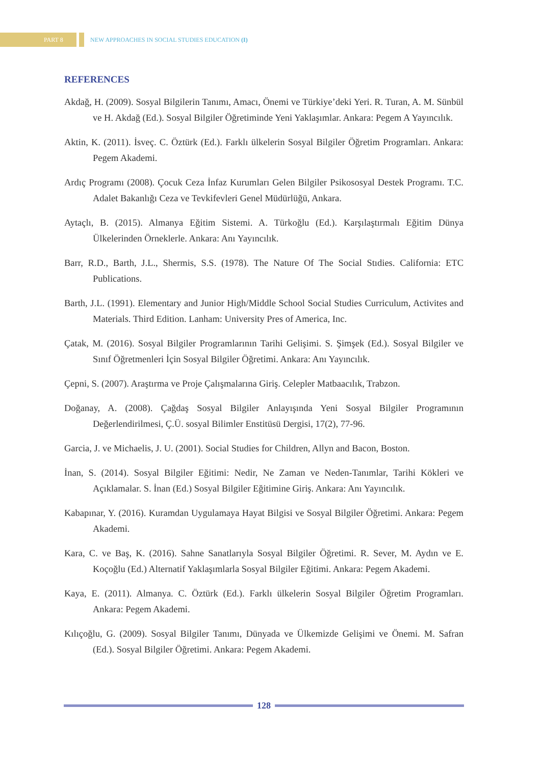PART 8
NEW APPROACHES IN SOCIAL STUDIES EDUCATION (I)
REFERENCES
Akdağ, H. (2009). Sosyal Bilgilerin Tanımı, Amacı, Önemi ve Türkiye’deki Yeri. R. Turan, A. M. Sünbül ve H. Akdağ (Ed.). Sosyal Bilgiler Öğretiminde Yeni Yaklaşımlar. Ankara: Pegem A Yayıncılık.
Aktin, K. (2011). İsveç. C. Öztürk (Ed.). Farklı ülkelerin Sosyal Bilgiler Öğretim Programları. Ankara: Pegem Akademi.
Ardıç Programı (2008). Çocuk Ceza İnfaz Kurumları Gelen Bilgiler Psikososyal Destek Programı. T.C. Adalet Bakanlığı Ceza ve Tevkifevleri Genel Müdürlüğü, Ankara.
Aytaçlı, B. (2015). Almanya Eğitim Sistemi. A. Türkoğlu (Ed.). Karşılaştırmalı Eğitim Dünya Ülkelerinden Örneklerle. Ankara: Anı Yayıncılık.
Barr, R.D., Barth, J.L., Shermis, S.S. (1978). The Nature Of The Social Stıdies. California: ETC Publications.
Barth, J.L. (1991). Elementary and Junior High/Middle School Social Studies Curriculum, Activites and Materials. Third Edition. Lanham: University Pres of America, Inc.
Çatak, M. (2016). Sosyal Bilgiler Programlarının Tarihi Gelişimi. S. Şimşek (Ed.). Sosyal Bilgiler ve Sınıf Öğretmenleri İçin Sosyal Bilgiler Öğretimi. Ankara: Anı Yayıncılık.
Çepni, S. (2007). Araştırma ve Proje Çalışmalarına Giriş. Celepler Matbaacılık, Trabzon.
Doğanay, A. (2008). Çağdaş Sosyal Bilgiler Anlayışında Yeni Sosyal Bilgiler Programının Değerlendirilmesi, Ç.Ü. sosyal Bilimler Enstitüsü Dergisi, 17(2), 77-96.
Garcia, J. ve Michaelis, J. U. (2001). Social Studies for Children, Allyn and Bacon, Boston.
İnan, S. (2014). Sosyal Bilgiler Eğitimi: Nedir, Ne Zaman ve Neden-Tanımlar, Tarihi Kökleri ve Açıklamalar. S. İnan (Ed.) Sosyal Bilgiler Eğitimine Giriş. Ankara: Anı Yayıncılık.
Kabapınar, Y. (2016). Kuramdan Uygulamaya Hayat Bilgisi ve Sosyal Bilgiler Öğretimi. Ankara: Pegem Akademi.
Kara, C. ve Baş, K. (2016). Sahne Sanatlarıyla Sosyal Bilgiler Öğretimi. R. Sever, M. Aydın ve E. Koçoğlu (Ed.) Alternatif Yaklaşımlarla Sosyal Bilgiler Eğitimi. Ankara: Pegem Akademi.
Kaya, E. (2011). Almanya. C. Öztürk (Ed.). Farklı ülkelerin Sosyal Bilgiler Öğretim Programları. Ankara: Pegem Akademi.
Kılıçoğlu, G. (2009). Sosyal Bilgiler Tanımı, Dünyada ve Ülkemizde Gelişimi ve Önemi. M. Safran (Ed.). Sosyal Bilgiler Öğretimi. Ankara: Pegem Akademi.
128